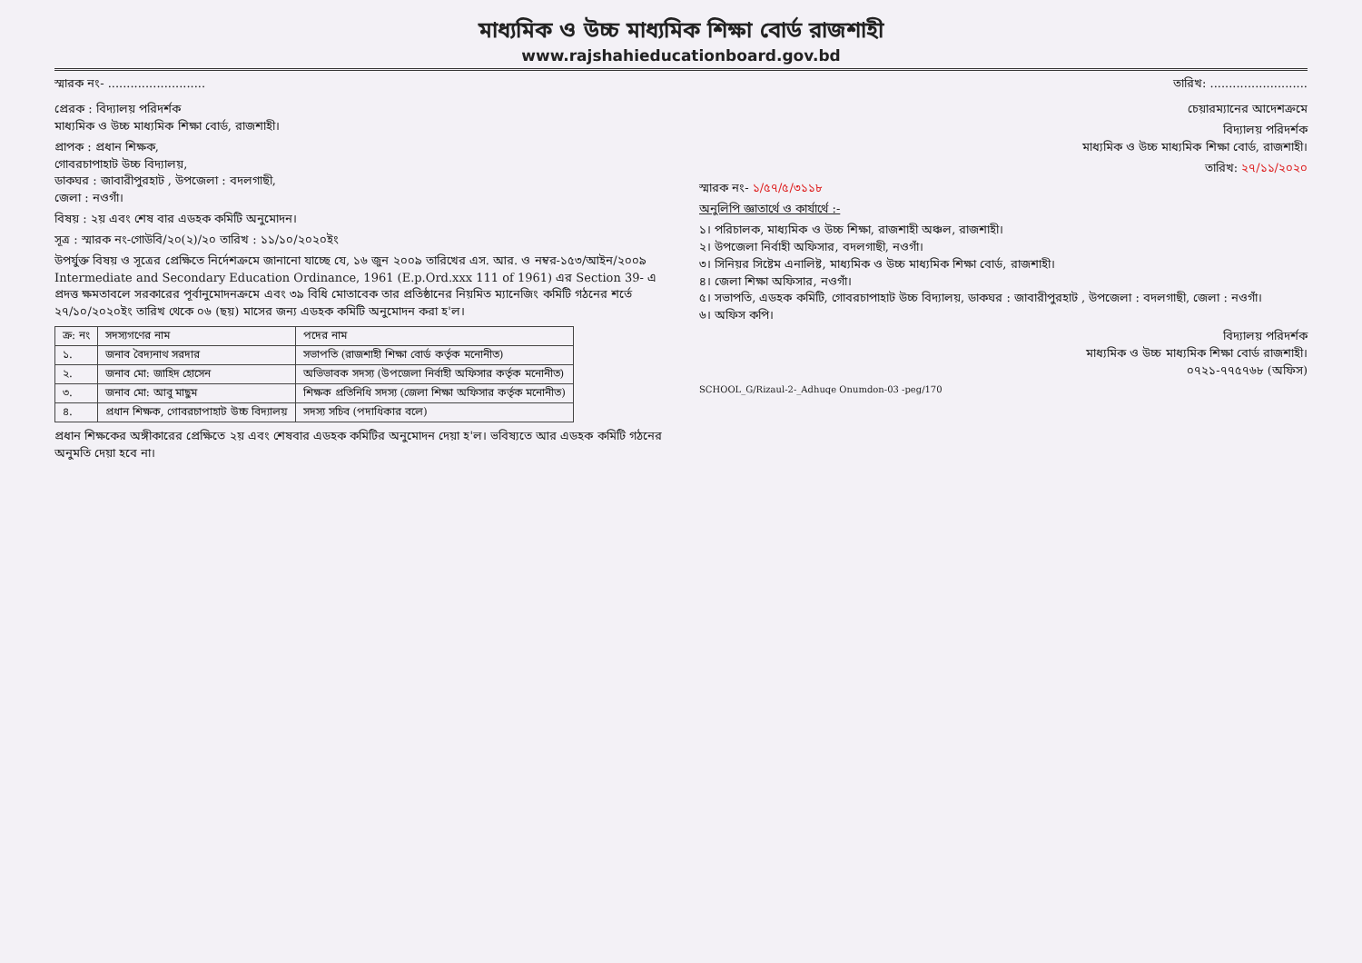মাধ্যমিক ও উচ্চ মাধ্যমিক শিক্ষা বোর্ড রাজশাহী
www.rajshahieducationboard.gov.bd
স্মারক নং- .......................... তারিখ: ..........................
প্রেরক : বিদ্যালয় পরিদর্শক
মাধ্যমিক ও উচ্চ মাধ্যমিক শিক্ষা বোর্ড, রাজশাহী।
প্রাপক : প্রধান শিক্ষক,
গোবরচাপাহাট উচ্চ বিদ্যালয়,
ডাকঘর : জাবারীপুরহাট , উপজেলা : বদলগাছী,
জেলা : নওগাঁ।
বিষয় : ২য় এবং শেষ বার এডহক কমিটি অনুমোদন।
সূত্র : স্মারক নং-গোউবি/২০(২)/২০ তারিখ : ১১/১০/২০২০ইং
উপর্যুক্ত বিষয় ও সূত্রের প্রেক্ষিতে নির্দেশক্রমে জানানো যাচ্ছে যে, ১৬ জুন ২০০৯ তারিখের এস. আর. ও নম্বর-১৫৩/আইন/২০০৯ Intermediate and Secondary Education Ordinance, 1961 (E.p.Ord.xxx 111 of 1961) এর Section 39- এ প্রদত্ত ক্ষমতাবলে সরকারের পূর্বানুমোদনক্রমে এবং ৩৯ বিধি মোতাবেক তার প্রতিষ্ঠানের নিয়মিত ম্যানেজিং কমিটি গঠনের শর্তে ২৭/১০/২০২০ইং তারিখ থেকে ০৬ (ছয়) মাসের জন্য এডহক কমিটি অনুমোদন করা হ'ল।
| ক্র: নং | সদস্যগণের নাম | পদের নাম |
| --- | --- | --- |
| ১. | জনাব বৈদ্যনাথ সরদার | সভাপতি (রাজশাহী শিক্ষা বোর্ড কর্তৃক মনোনীত) |
| ২. | জনাব মো: জাহিদ হোসেন | অভিভাবক সদস্য (উপজেলা নির্বাহী অফিসার কর্তৃক মনোনীত) |
| ৩. | জনাব মো: আবু মাছুম | শিক্ষক প্রতিনিধি সদস্য (জেলা শিক্ষা অফিসার কর্তৃক মনোনীত) |
| ৪. | প্রধান শিক্ষক, গোবরচাপাহাট উচ্চ বিদ্যালয় | সদস্য সচিব (পদাধিকার বলে) |
প্রধান শিক্ষকের অঙ্গীকারের প্রেক্ষিতে ২য় এবং শেষবার এডহক কমিটির অনুমোদন দেয়া হ'ল। ভবিষ্যতে আর এডহক কমিটি গঠনের অনুমতি দেয়া হবে না।
চেয়ারম্যানের আদেশক্রমে
বিদ্যালয় পরিদর্শক
মাধ্যমিক ও উচ্চ মাধ্যমিক শিক্ষা বোর্ড, রাজশাহী।
তারিখ: ২৭/১১/২০২০
স্মারক নং- ১/৫৭/৫/৩১১৮
অনুলিপি জ্ঞাতার্থে ও কার্যার্থে :-
১। পরিচালক, মাধ্যমিক ও উচ্চ শিক্ষা, রাজশাহী অঞ্চল, রাজশাহী।
২। উপজেলা নির্বাহী অফিসার, বদলগাছী, নওগাঁ।
৩। সিনিয়র সিষ্টেম এনালিষ্ট, মাধ্যমিক ও উচ্চ মাধ্যমিক শিক্ষা বোর্ড, রাজশাহী।
৪। জেলা শিক্ষা অফিসার, নওগাঁ।
৫। সভাপতি, এডহক কমিটি, গোবরচাপাহাট উচ্চ বিদ্যালয়, ডাকঘর : জাবারীপুরহাট , উপজেলা : বদলগাছী, জেলা : নওগাঁ।
৬। অফিস কপি।
বিদ্যালয় পরিদর্শক
মাধ্যমিক ও উচ্চ মাধ্যমিক শিক্ষা বোর্ড রাজশাহী।
০৭২১-৭৭৫৭৬৮ (অফিস)
SCHOOL_G/Rizaul-2-_Adhuqe Onumdon-03 -peg/170